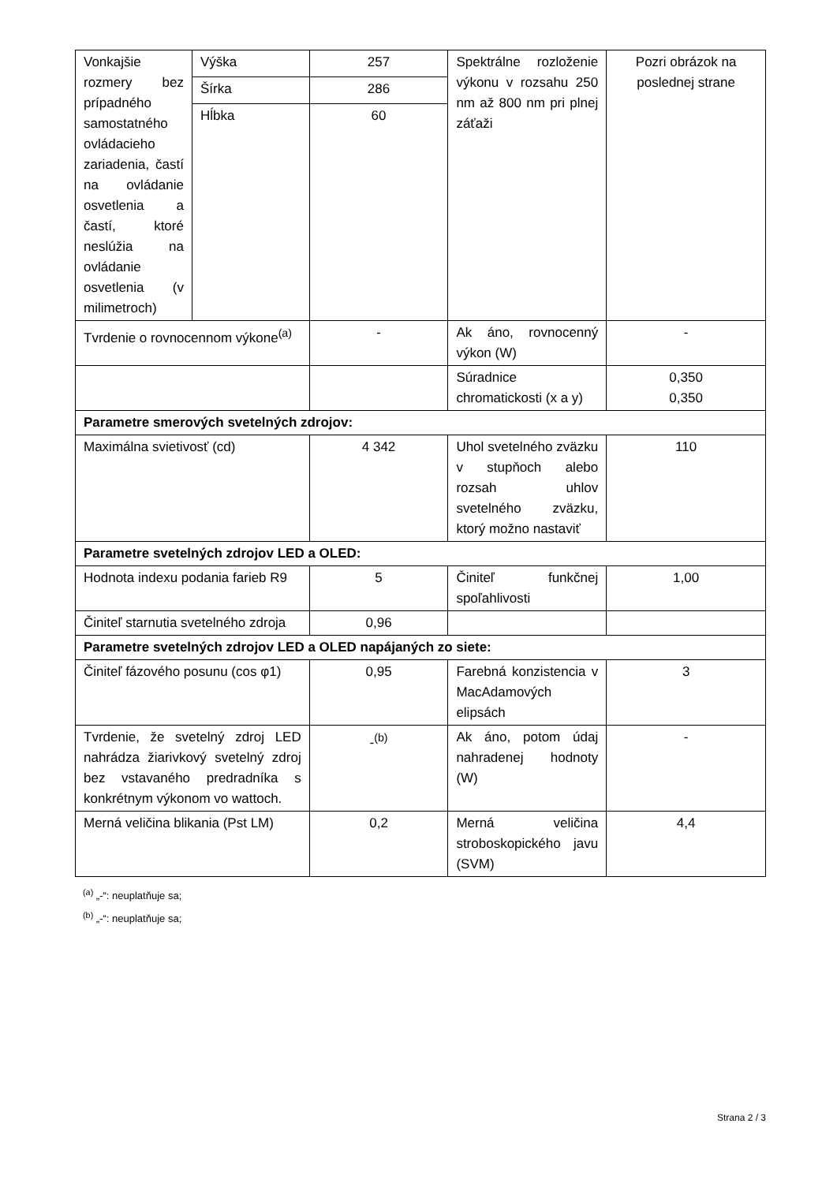| Vonkajšie rozmery bez prípadného samostatného ovládacieho zariadenia, častí na ovládanie osvetlenia a častí, ktoré neslúžia na ovládanie osvetlenia (v milimetroch) | Výška | 257 | Spektrálne rozloženie výkonu v rozsahu 250 nm až 800 nm pri plnej záťaži | Pozri obrázok na poslednej strane |
| | Šírka | 286 | | |
| | Hĺbka | 60 | | |
| Tvrdenie o rovnocennom výkone<sup>(a)</sup> | | - | Ak áno, rovnocenný výkon (W) | - |
| | | | Súradnice chromatickosti (x a y) | 0,350 0,350 |
| Parametre smerových svetelných zdrojov: | | | | |
| Maximálna svietivosť (cd) | | 4 342 | Uhol svetelného zväzku v stupňoch alebo rozsah uhlov svetelného zväzku, ktorý možno nastaviť | 110 |
| Parametre svetelných zdrojov LED a OLED: | | | | |
| Hodnota indexu podania farieb R9 | | 5 | Činiteľ funkčnej spoľahlivosti | 1,00 |
| Činiteľ starnutia svetelného zdroja | | 0,96 | | |
| Parametre svetelných zdrojov LED a OLED napájaných zo siete: | | | | |
| Činiteľ fázového posunu (cos φ1) | | 0,95 | Farebná konzistencia v MacAdamových elipsách | 3 |
| Tvrdenie, že svetelný zdroj LED nahrádza žiarivkový svetelný zdroj bez vstavaného predradníka s konkrétnym výkonom vo wattoch. | | -<sup>(b)</sup> | Ak áno, potom údaj nahradenej hodnoty (W) | - |
| Merná veličina blikania (Pst LM) | | 0,2 | Merná veličina stroboskopického javu (SVM) | 4,4 |
<sup>(a)</sup> „-“: neuplatňuje sa;
<sup>(b)</sup> „-“: neuplatňuje sa;
Strana 2 / 3